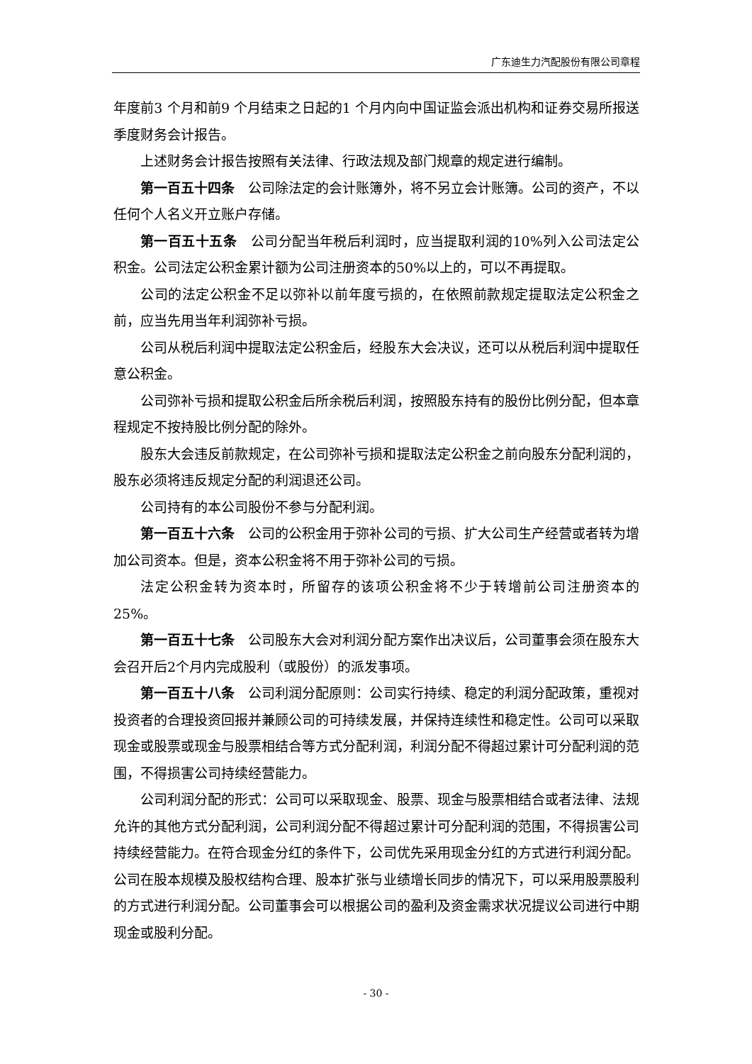广东迪生力汽配股份有限公司章程
年度前3 个月和前9 个月结束之日起的1 个月内向中国证监会派出机构和证券交易所报送季度财务会计报告。
上述财务会计报告按照有关法律、行政法规及部门规章的规定进行编制。
第一百五十四条　公司除法定的会计账簿外，将不另立会计账簿。公司的资产，不以任何个人名义开立账户存储。
第一百五十五条　公司分配当年税后利润时，应当提取利润的10%列入公司法定公积金。公司法定公积金累计额为公司注册资本的50%以上的，可以不再提取。
公司的法定公积金不足以弥补以前年度亏损的，在依照前款规定提取法定公积金之前，应当先用当年利润弥补亏损。
公司从税后利润中提取法定公积金后，经股东大会决议，还可以从税后利润中提取任意公积金。
公司弥补亏损和提取公积金后所余税后利润，按照股东持有的股份比例分配，但本章程规定不按持股比例分配的除外。
股东大会违反前款规定，在公司弥补亏损和提取法定公积金之前向股东分配利润的，股东必须将违反规定分配的利润退还公司。
公司持有的本公司股份不参与分配利润。
第一百五十六条　公司的公积金用于弥补公司的亏损、扩大公司生产经营或者转为增加公司资本。但是，资本公积金将不用于弥补公司的亏损。
法定公积金转为资本时，所留存的该项公积金将不少于转增前公司注册资本的25%。
第一百五十七条　公司股东大会对利润分配方案作出决议后，公司董事会须在股东大会召开后2个月内完成股利（或股份）的派发事项。
第一百五十八条　公司利润分配原则：公司实行持续、稳定的利润分配政策，重视对投资者的合理投资回报并兼顾公司的可持续发展，并保持连续性和稳定性。公司可以采取现金或股票或现金与股票相结合等方式分配利润，利润分配不得超过累计可分配利润的范围，不得损害公司持续经营能力。
公司利润分配的形式：公司可以采取现金、股票、现金与股票相结合或者法律、法规允许的其他方式分配利润，公司利润分配不得超过累计可分配利润的范围，不得损害公司持续经营能力。在符合现金分红的条件下，公司优先采用现金分红的方式进行利润分配。公司在股本规模及股权结构合理、股本扩张与业绩增长同步的情况下，可以采用股票股利的方式进行利润分配。公司董事会可以根据公司的盈利及资金需求状况提议公司进行中期现金或股利分配。
- 30 -